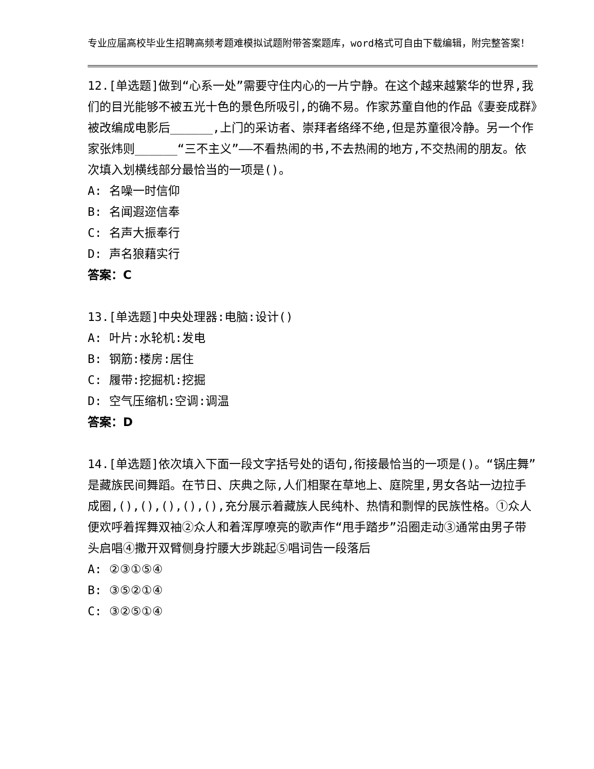专业应届高校毕业生招聘高频考题难模拟试题附带答案题库，word格式可自由下载编辑，附完整答案！
12.[单选题]做到“心系一处”需要守住内心的一片宁静。在这个越来越繁华的世界,我们的目光能够不被五光十色的景色所吸引,的确不易。作家苏童自他的作品《妻妾成群》被改编成电影后______,上门的采访者、崇拜者络绎不绝,但是苏童很冷静。另一个作家张炜则______“三不主义”——不看热闹的书,不去热闹的地方,不交热闹的朋友。依次填入划横线部分最恰当的一项是()。
A: 名噪一时信仰
B: 名闻遐迩信奉
C: 名声大振奉行
D: 声名狼藉实行
答案：C
13.[单选题]中央处理器:电脑:设计()
A: 叶片:水轮机:发电
B: 钢筋:楼房:居住
C: 履带:挖掘机:挖掘
D: 空气压缩机:空调:调温
答案：D
14.[单选题]依次填入下面一段文字括号处的语句,衔接最恰当的一项是()。“锅庄舞”是藏族民间舞蹈。在节日、庆典之际,人们相聚在草地上、庭院里,男女各站一边拉手成圈,(),(),(),(),(),充分展示着藏族人民纯朴、热情和剽悍的民族性格。①众人便欢呼着挥舞双袖②众人和着浑厚嘹亮的歌声作“甩手踏步”沿圈走动③通常由男子带头启唱④撒开双臂侧身拧腰大步跳起⑤唱词告一段落后
A: ②③①⑤④
B: ③⑤②①④
C: ③②⑤①④